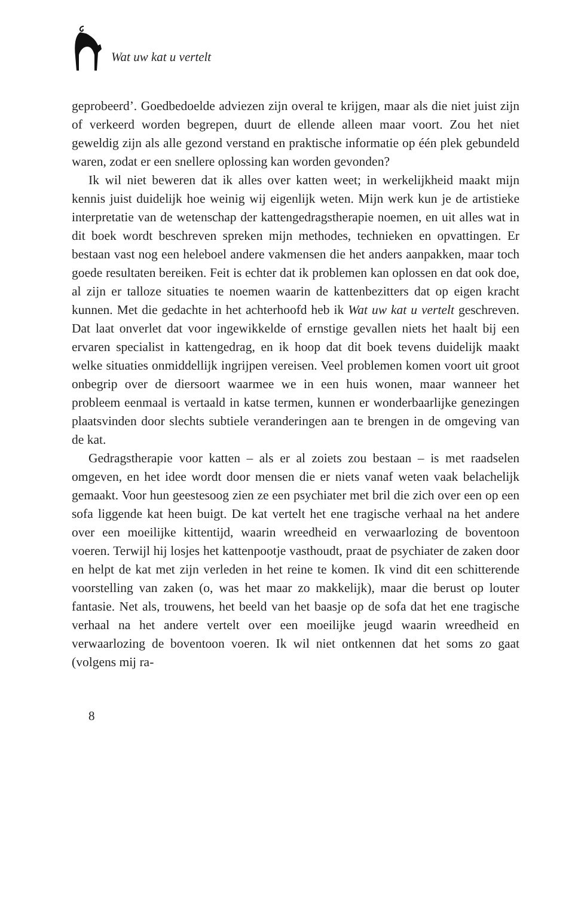Wat uw kat u vertelt
geprobeerd’. Goedbedoelde adviezen zijn overal te krijgen, maar als die niet juist zijn of verkeerd worden begrepen, duurt de ellende alleen maar voort. Zou het niet geweldig zijn als alle gezond verstand en praktische informatie op één plek gebundeld waren, zodat er een snellere oplossing kan worden gevonden?
Ik wil niet beweren dat ik alles over katten weet; in werkelijkheid maakt mijn kennis juist duidelijk hoe weinig wij eigenlijk weten. Mijn werk kun je de artistieke interpretatie van de wetenschap der kattengedragstherapie noemen, en uit alles wat in dit boek wordt beschreven spreken mijn methodes, technieken en opvattingen. Er bestaan vast nog een heleboel andere vakmensen die het anders aanpakken, maar toch goede resultaten bereiken. Feit is echter dat ik problemen kan oplossen en dat ook doe, al zijn er talloze situaties te noemen waarin de kattenbezitters dat op eigen kracht kunnen. Met die gedachte in het achterhoofd heb ik Wat uw kat u vertelt geschreven. Dat laat onverlet dat voor ingewikkelde of ernstige gevallen niets het haalt bij een ervaren specialist in kattengedrag, en ik hoop dat dit boek tevens duidelijk maakt welke situaties onmiddellijk ingrijpen vereisen. Veel problemen komen voort uit groot onbegrip over de diersoort waarmee we in een huis wonen, maar wanneer het probleem eenmaal is vertaald in katse termen, kunnen er wonderbaarlijke genezingen plaatsvinden door slechts subtiele veranderingen aan te brengen in de omgeving van de kat.
Gedragstherapie voor katten – als er al zoiets zou bestaan – is met raadselen omgeven, en het idee wordt door mensen die er niets vanaf weten vaak belachelijk gemaakt. Voor hun geestesoog zien ze een psychiater met bril die zich over een op een sofa liggende kat heen buigt. De kat vertelt het ene tragische verhaal na het andere over een moeilijke kittentijd, waarin wreedheid en verwaarlozing de boventoon voeren. Terwijl hij losjes het kattenpootje vasthoudt, praat de psychiater de zaken door en helpt de kat met zijn verleden in het reine te komen. Ik vind dit een schitterende voorstelling van zaken (o, was het maar zo makkelijk), maar die berust op louter fantasie. Net als, trouwens, het beeld van het baasje op de sofa dat het ene tragische verhaal na het andere vertelt over een moeilijke jeugd waarin wreedheid en verwaarlozing de boventoon voeren. Ik wil niet ontkennen dat het soms zo gaat (volgens mij ra-
8